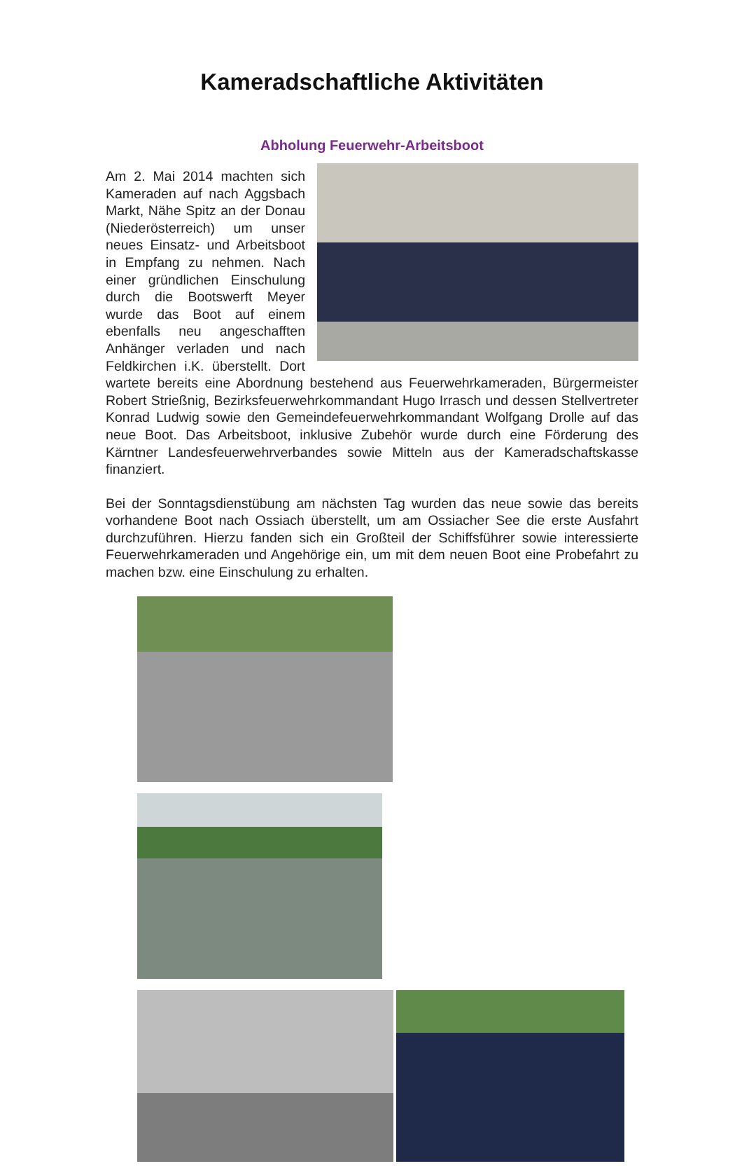Kameradschaftliche Aktivitäten
Abholung Feuerwehr-Arbeitsboot
Am 2. Mai 2014 machten sich Kameraden auf nach Aggsbach Markt, Nähe Spitz an der Donau (Niederösterreich) um unser neues Einsatz- und Arbeitsboot in Empfang zu nehmen. Nach einer gründlichen Einschulung durch die Bootswerft Meyer wurde das Boot auf einem ebenfalls neu angeschafften Anhänger verladen und nach Feldkirchen i.K. überstellt. Dort wartete bereits eine Abordnung bestehend aus Feuerwehrkameraden, Bürgermeister Robert Strießnig, Bezirksfeuerwehrkommandant Hugo Irrasch und dessen Stellvertreter Konrad Ludwig sowie den Gemeindefeuerwehrkommandant Wolfgang Drolle auf das neue Boot. Das Arbeitsboot, inklusive Zubehör wurde durch eine Förderung des Kärntner Landesfeuerwehrverbandes sowie Mitteln aus der Kameradschaftskasse finanziert.
Bei der Sonntagsdienstübung am nächsten Tag wurden das neue sowie das bereits vorhandene Boot nach Ossiach überstellt, um am Ossiacher See die erste Ausfahrt durchzuführen. Hierzu fanden sich ein Großteil der Schiffsführer sowie interessierte Feuerwehrkameraden und Angehörige ein, um mit dem neuen Boot eine Probefahrt zu machen bzw. eine Einschulung zu erhalten.